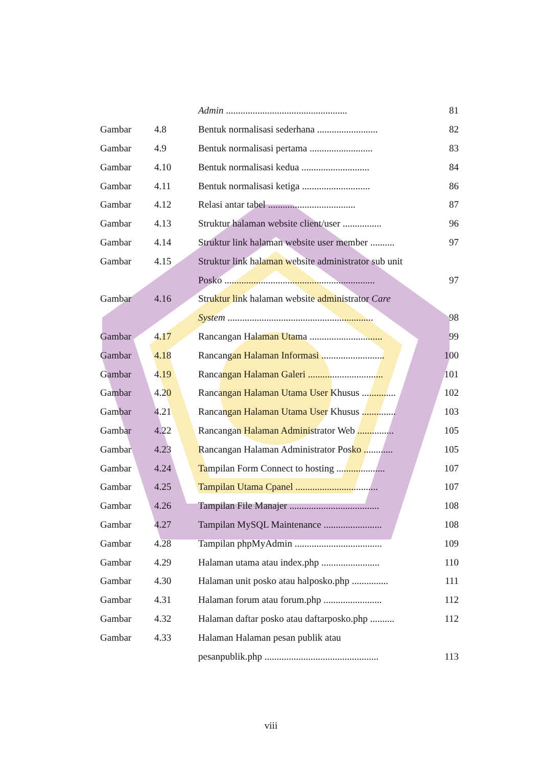| | | Admin .................................................. | 81 |
| Gambar | 4.8 | Bentuk normalisasi sederhana ......................... | 82 |
| Gambar | 4.9 | Bentuk normalisasi pertama .......................... | 83 |
| Gambar | 4.10 | Bentuk normalisasi kedua ............................ | 84 |
| Gambar | 4.11 | Bentuk normalisasi ketiga ............................ | 86 |
| Gambar | 4.12 | Relasi antar tabel .................................... | 87 |
| Gambar | 4.13 | Struktur halaman website client/user ................ | 96 |
| Gambar | 4.14 | Struktur link halaman website user member .......... | 97 |
| Gambar | 4.15 | Struktur link halaman website administrator sub unit | |
| | | Posko .............................................................. | 97 |
| Gambar | 4.16 | Struktur link halaman website administrator Care | |
| | | System ............................................................ | 98 |
| Gambar | 4.17 | Rancangan Halaman Utama .............................. | 99 |
| Gambar | 4.18 | Rancangan Halaman Informasi .......................... | 100 |
| Gambar | 4.19 | Rancangan Halaman Galeri ............................... | 101 |
| Gambar | 4.20 | Rancangan Halaman Utama User Khusus .............. | 102 |
| Gambar | 4.21 | Rancangan Halaman Utama User Khusus .............. | 103 |
| Gambar | 4.22 | Rancangan Halaman Administrator Web ............... | 105 |
| Gambar | 4.23 | Rancangan Halaman Administrator Posko ............ | 105 |
| Gambar | 4.24 | Tampilan Form Connect to hosting .................... | 107 |
| Gambar | 4.25 | Tampilan Utama Cpanel .................................. | 107 |
| Gambar | 4.26 | Tampilan File Manajer ..................................... | 108 |
| Gambar | 4.27 | Tampilan MySQL Maintenance ........................ | 108 |
| Gambar | 4.28 | Tampilan phpMyAdmin .................................... | 109 |
| Gambar | 4.29 | Halaman utama atau index.php ........................ | 110 |
| Gambar | 4.30 | Halaman unit posko atau halposko.php ............... | 111 |
| Gambar | 4.31 | Halaman forum atau forum.php ........................ | 112 |
| Gambar | 4.32 | Halaman daftar posko atau daftarposko.php .......... | 112 |
| Gambar | 4.33 | Halaman Halaman pesan publik atau | |
| | | pesanpublik.php ............................................... | 113 |
viii